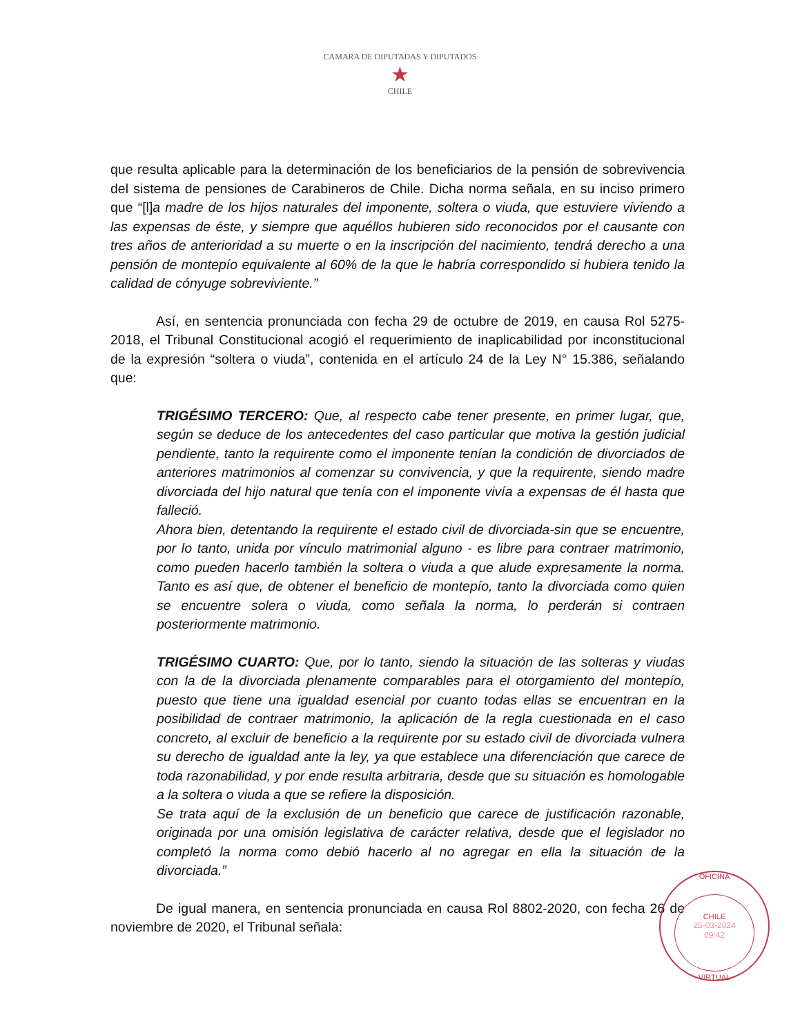CAMARA DE DIPUTADAS Y DIPUTADOS
★
CHILE
que resulta aplicable para la determinación de los beneficiarios de la pensión de sobrevivencia del sistema de pensiones de Carabineros de Chile. Dicha norma señala, en su inciso primero que “[l]a madre de los hijos naturales del imponente, soltera o viuda, que estuviere viviendo a las expensas de éste, y siempre que aquéllos hubieren sido reconocidos por el causante con tres años de anterioridad a su muerte o en la inscripción del nacimiento, tendrá derecho a una pensión de montepío equivalente al 60% de la que le habría correspondido si hubiera tenido la calidad de cónyuge sobreviviente.”
Así, en sentencia pronunciada con fecha 29 de octubre de 2019, en causa Rol 5275-2018, el Tribunal Constitucional acogió el requerimiento de inaplicabilidad por inconstitucional de la expresión “soltera o viuda”, contenida en el artículo 24 de la Ley N° 15.386, señalando que:
TRIGÉSIMO TERCERO: Que, al respecto cabe tener presente, en primer lugar, que, según se deduce de los antecedentes del caso particular que motiva la gestión judicial pendiente, tanto la requirente como el imponente tenían la condición de divorciados de anteriores matrimonios al comenzar su convivencia, y que la requirente, siendo madre divorciada del hijo natural que tenía con el imponente vivía a expensas de él hasta que falleció.
Ahora bien, detentando la requirente el estado civil de divorciada-sin que se encuentre, por lo tanto, unida por vínculo matrimonial alguno - es libre para contraer matrimonio, como pueden hacerlo también la soltera o viuda a que alude expresamente la norma. Tanto es así que, de obtener el beneficio de montepío, tanto la divorciada como quien se encuentre solera o viuda, como señala la norma, lo perderán si contraen posteriormente matrimonio.
TRIGÉSIMO CUARTO: Que, por lo tanto, siendo la situación de las solteras y viudas con la de la divorciada plenamente comparables para el otorgamiento del montepío, puesto que tiene una igualdad esencial por cuanto todas ellas se encuentran en la posibilidad de contraer matrimonio, la aplicación de la regla cuestionada en el caso concreto, al excluir de beneficio a la requirente por su estado civil de divorciada vulnera su derecho de igualdad ante la ley, ya que establece una diferenciación que carece de toda razonabilidad, y por ende resulta arbitraria, desde que su situación es homologable a la soltera o viuda a que se refiere la disposición.
Se trata aquí de la exclusión de un beneficio que carece de justificación razonable, originada por una omisión legislativa de carácter relativa, desde que el legislador no completó la norma como debió hacerlo al no agregar en ella la situación de la divorciada.”
De igual manera, en sentencia pronunciada en causa Rol 8802-2020, con fecha 26 de noviembre de 2020, el Tribunal señala:
OFICINA
CHILE
25-03-2024
09:42
VIRTUAL